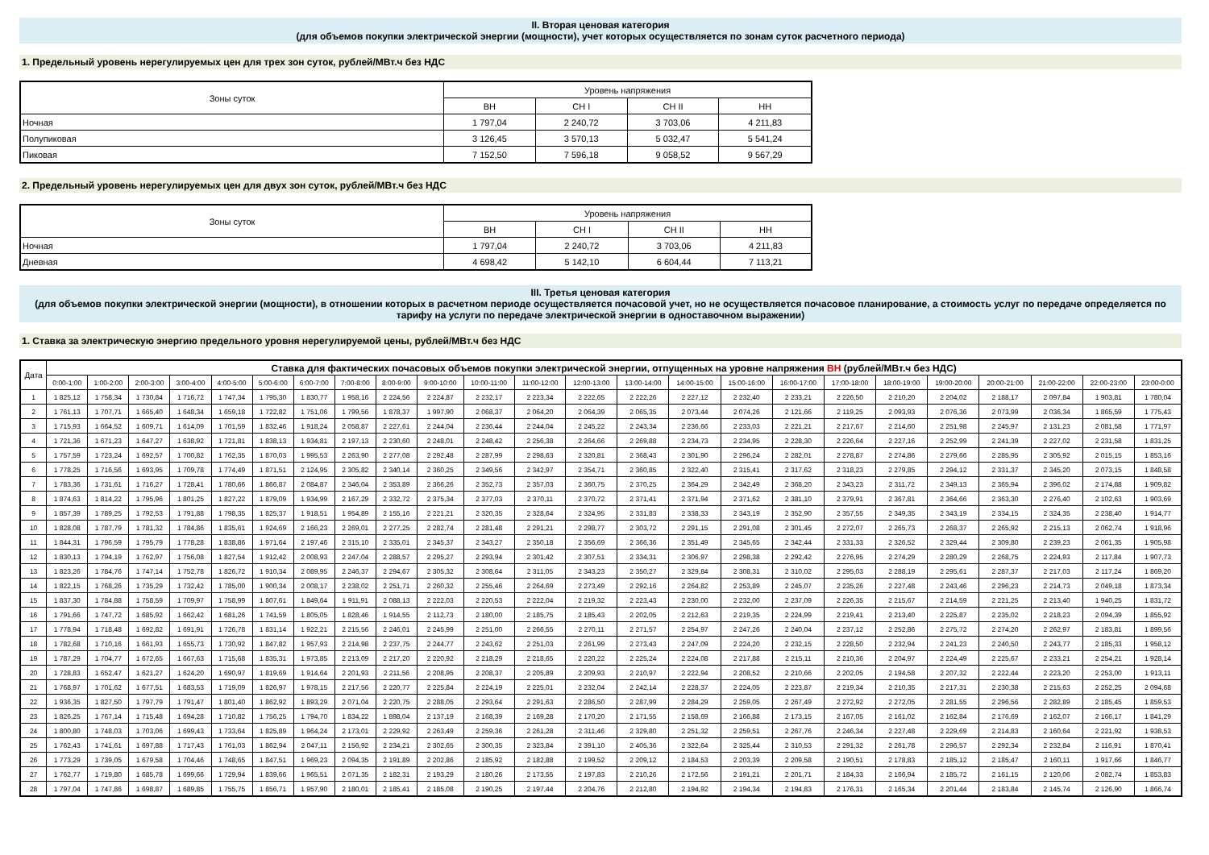II. Вторая ценовая категория
(для объемов покупки электрической энергии (мощности), учет которых осуществляется по зонам суток расчетного периода)
1. Предельный уровень нерегулируемых цен для трех зон суток, рублей/МВт.ч без НДС
| Зоны суток | Уровень напряжения | | | |
| --- | --- | --- | --- | --- |
| | ВН | СН I | СН II | НН |
| Ночная | 1 797,04 | 2 240,72 | 3 703,06 | 4 211,83 |
| Полупиковая | 3 126,45 | 3 570,13 | 5 032,47 | 5 541,24 |
| Пиковая | 7 152,50 | 7 596,18 | 9 058,52 | 9 567,29 |
2. Предельный уровень нерегулируемых цен для двух зон суток, рублей/МВт.ч без НДС
| Зоны суток | Уровень напряжения | | | |
| --- | --- | --- | --- | --- |
| | ВН | СН I | СН II | НН |
| Ночная | 1 797,04 | 2 240,72 | 3 703,06 | 4 211,83 |
| Дневная | 4 698,42 | 5 142,10 | 6 604,44 | 7 113,21 |
III. Третья ценовая категория
(для объемов покупки электрической энергии (мощности), в отношении которых в расчетном периоде осуществляется почасовой учет, но не осуществляется почасовое планирование, а стоимость услуг по передаче определяется по тарифу на услуги по передаче электрической энергии в одноставочном выражении)
1. Ставка за электрическую энергию предельного уровня нерегулируемой цены, рублей/МВт.ч без НДС
| Дата | Ставка для фактических почасовых объемов покупки электрической энергии, отпущенных на уровне напряжения ВН (рублей/МВт.ч без НДС) | | | | | | | | | | | | | | | | | | | | | | | |
| --- | --- | --- | --- | --- | --- | --- | --- | --- | --- | --- | --- | --- | --- | --- | --- | --- | --- | --- | --- | --- | --- | --- | --- | --- |
| | 0:00-1:00 | 1:00-2:00 | 2:00-3:00 | 3:00-4:00 | 4:00-5:00 | 5:00-6:00 | 6:00-7:00 | 7:00-8:00 | 8:00-9:00 | 9:00-10:00 | 10:00-11:00 | 11:00-12:00 | 12:00-13:00 | 13:00-14:00 | 14:00-15:00 | 15:00-16:00 | 16:00-17:00 | 17:00-18:00 | 18:00-19:00 | 19:00-20:00 | 20:00-21:00 | 21:00-22:00 | 22:00-23:00 | 23:00-0:00 |
| 1 | 1 825,12 | 1 758,34 | 1 730,84 | 1 716,72 | 1 747,34 | 1 795,30 | 1 830,77 | 1 958,16 | 2 224,56 | 2 224,87 | 2 232,17 | 2 223,34 | 2 222,65 | 2 222,26 | 2 227,12 | 2 232,40 | 2 233,21 | 2 226,50 | 2 210,20 | 2 204,02 | 2 188,17 | 2 097,84 | 1 903,81 | 1 780,04 |
| 2 | 1 761,13 | 1 707,71 | 1 665,40 | 1 648,34 | 1 659,18 | 1 722,82 | 1 751,06 | 1 799,56 | 1 878,37 | 1 997,90 | 2 068,37 | 2 064,20 | 2 064,39 | 2 065,35 | 2 073,44 | 2 074,26 | 2 121,66 | 2 119,25 | 2 093,93 | 2 076,36 | 2 073,99 | 2 036,34 | 1 865,59 | 1 775,43 |
| 3 | 1 715,93 | 1 664,52 | 1 609,71 | 1 614,09 | 1 701,59 | 1 832,46 | 1 918,24 | 2 058,87 | 2 227,61 | 2 244,04 | 2 236,44 | 2 244,04 | 2 245,22 | 2 243,34 | 2 236,66 | 2 233,03 | 2 221,21 | 2 217,67 | 2 214,60 | 2 251,98 | 2 245,97 | 2 131,23 | 2 081,58 | 1 771,97 |
| 4 | 1 721,36 | 1 671,23 | 1 647,27 | 1 638,92 | 1 721,81 | 1 838,13 | 1 934,81 | 2 197,13 | 2 230,60 | 2 248,01 | 2 248,42 | 2 256,38 | 2 264,66 | 2 269,88 | 2 234,73 | 2 234,95 | 2 228,30 | 2 226,64 | 2 227,16 | 2 252,99 | 2 241,39 | 2 227,02 | 2 231,58 | 1 831,25 |
| 5 | 1 757,59 | 1 723,24 | 1 692,57 | 1 700,82 | 1 762,35 | 1 870,03 | 1 995,53 | 2 263,90 | 2 277,08 | 2 292,48 | 2 287,99 | 2 298,63 | 2 320,81 | 2 368,43 | 2 301,90 | 2 296,24 | 2 282,01 | 2 278,87 | 2 274,86 | 2 279,66 | 2 285,95 | 2 305,92 | 2 015,15 | 1 853,16 |
| 6 | 1 778,25 | 1 716,56 | 1 693,95 | 1 709,78 | 1 774,49 | 1 871,51 | 2 124,95 | 2 305,82 | 2 340,14 | 2 360,25 | 2 349,56 | 2 342,97 | 2 354,71 | 2 360,85 | 2 322,40 | 2 315,41 | 2 317,62 | 2 318,23 | 2 279,85 | 2 294,12 | 2 331,37 | 2 345,20 | 2 073,15 | 1 848,58 |
| 7 | 1 783,36 | 1 731,61 | 1 716,27 | 1 728,41 | 1 780,66 | 1 866,87 | 2 084,87 | 2 346,04 | 2 353,89 | 2 366,26 | 2 352,73 | 2 357,03 | 2 360,75 | 2 370,25 | 2 364,29 | 2 342,49 | 2 368,20 | 2 343,23 | 2 311,72 | 2 349,13 | 2 365,94 | 2 396,02 | 2 174,88 | 1 909,82 |
| 8 | 1 874,63 | 1 814,22 | 1 795,96 | 1 801,25 | 1 827,22 | 1 879,09 | 1 934,99 | 2 167,29 | 2 332,72 | 2 375,34 | 2 377,03 | 2 370,11 | 2 370,72 | 2 371,41 | 2 371,94 | 2 371,62 | 2 381,10 | 2 379,91 | 2 367,81 | 2 364,66 | 2 363,30 | 2 276,40 | 2 102,63 | 1 903,69 |
| 9 | 1 857,39 | 1 789,25 | 1 792,53 | 1 791,88 | 1 798,35 | 1 825,37 | 1 918,51 | 1 954,89 | 2 155,16 | 2 221,21 | 2 320,35 | 2 328,64 | 2 324,95 | 2 331,83 | 2 338,33 | 2 343,19 | 2 352,90 | 2 357,55 | 2 349,35 | 2 343,19 | 2 334,15 | 2 324,35 | 2 238,40 | 1 914,77 |
| 10 | 1 828,08 | 1 787,79 | 1 781,32 | 1 784,86 | 1 835,61 | 1 924,69 | 2 166,23 | 2 269,01 | 2 277,25 | 2 282,74 | 2 281,48 | 2 291,21 | 2 298,77 | 2 303,72 | 2 291,15 | 2 291,08 | 2 301,45 | 2 272,07 | 2 265,73 | 2 268,37 | 2 265,92 | 2 215,13 | 2 062,74 | 1 918,96 |
| 11 | 1 844,31 | 1 796,59 | 1 795,79 | 1 778,28 | 1 838,86 | 1 971,64 | 2 197,46 | 2 315,10 | 2 335,01 | 2 345,37 | 2 343,27 | 2 350,18 | 2 356,69 | 2 366,36 | 2 351,49 | 2 345,65 | 2 342,44 | 2 331,33 | 2 326,52 | 2 329,44 | 2 309,80 | 2 239,23 | 2 061,35 | 1 905,98 |
| 12 | 1 830,13 | 1 794,19 | 1 762,97 | 1 756,08 | 1 827,54 | 1 912,42 | 2 008,93 | 2 247,04 | 2 288,57 | 2 295,27 | 2 293,94 | 2 301,42 | 2 307,51 | 2 334,31 | 2 306,97 | 2 298,38 | 2 292,42 | 2 276,95 | 2 274,29 | 2 280,29 | 2 268,75 | 2 224,93 | 2 117,84 | 1 907,73 |
| 13 | 1 823,26 | 1 784,76 | 1 747,14 | 1 752,78 | 1 826,72 | 1 910,34 | 2 089,95 | 2 246,37 | 2 294,67 | 2 305,32 | 2 308,64 | 2 311,05 | 2 343,23 | 2 350,27 | 2 329,84 | 2 308,31 | 2 310,02 | 2 295,03 | 2 288,19 | 2 295,61 | 2 287,37 | 2 217,03 | 2 117,24 | 1 869,20 |
| 14 | 1 822,15 | 1 768,26 | 1 735,29 | 1 732,42 | 1 785,00 | 1 900,34 | 2 008,17 | 2 238,02 | 2 251,71 | 2 260,32 | 2 255,46 | 2 264,69 | 2 273,49 | 2 292,16 | 2 264,82 | 2 253,89 | 2 245,07 | 2 235,26 | 2 227,48 | 2 243,46 | 2 296,23 | 2 214,73 | 2 049,18 | 1 873,34 |
| 15 | 1 837,30 | 1 784,88 | 1 758,59 | 1 709,97 | 1 758,99 | 1 807,61 | 1 849,64 | 1 911,91 | 2 088,13 | 2 222,03 | 2 220,53 | 2 222,04 | 2 219,32 | 2 223,43 | 2 230,00 | 2 232,00 | 2 237,09 | 2 226,35 | 2 215,67 | 2 214,59 | 2 221,25 | 2 213,40 | 1 940,25 | 1 831,72 |
| 16 | 1 791,66 | 1 747,72 | 1 685,92 | 1 662,42 | 1 681,26 | 1 741,59 | 1 805,05 | 1 828,46 | 1 914,55 | 2 112,73 | 2 180,00 | 2 185,75 | 2 185,43 | 2 202,05 | 2 212,63 | 2 219,35 | 2 224,99 | 2 219,41 | 2 213,40 | 2 225,87 | 2 235,02 | 2 218,23 | 2 094,39 | 1 855,92 |
| 17 | 1 778,94 | 1 718,48 | 1 692,82 | 1 691,91 | 1 726,78 | 1 831,14 | 1 922,21 | 2 215,56 | 2 246,01 | 2 245,99 | 2 251,00 | 2 266,55 | 2 270,11 | 2 271,57 | 2 254,97 | 2 247,26 | 2 240,04 | 2 237,12 | 2 252,86 | 2 275,72 | 2 274,20 | 2 262,97 | 2 183,81 | 1 899,56 |
| 18 | 1 782,68 | 1 710,16 | 1 661,93 | 1 655,73 | 1 730,92 | 1 847,82 | 1 957,93 | 2 214,98 | 2 237,75 | 2 244,77 | 2 243,62 | 2 251,03 | 2 261,99 | 2 273,43 | 2 247,09 | 2 224,20 | 2 232,15 | 2 228,50 | 2 232,94 | 2 241,23 | 2 240,50 | 2 243,77 | 2 185,33 | 1 958,12 |
| 19 | 1 787,29 | 1 704,77 | 1 672,65 | 1 667,63 | 1 715,68 | 1 835,31 | 1 973,85 | 2 213,09 | 2 217,20 | 2 220,92 | 2 218,29 | 2 218,65 | 2 220,22 | 2 225,24 | 2 224,08 | 2 217,88 | 2 215,11 | 2 210,36 | 2 204,97 | 2 224,49 | 2 225,67 | 2 233,21 | 2 254,21 | 1 928,14 |
| 20 | 1 728,83 | 1 652,47 | 1 621,27 | 1 624,20 | 1 690,97 | 1 819,69 | 1 914,64 | 2 201,93 | 2 211,56 | 2 208,95 | 2 208,37 | 2 205,89 | 2 209,93 | 2 210,97 | 2 222,94 | 2 208,52 | 2 210,66 | 2 202,05 | 2 194,58 | 2 207,32 | 2 222,44 | 2 223,20 | 2 253,00 | 1 913,11 |
| 21 | 1 768,97 | 1 701,62 | 1 677,51 | 1 683,53 | 1 719,09 | 1 826,97 | 1 978,15 | 2 217,56 | 2 220,77 | 2 225,84 | 2 224,19 | 2 225,01 | 2 232,04 | 2 242,14 | 2 228,37 | 2 224,05 | 2 223,87 | 2 219,34 | 2 210,35 | 2 217,31 | 2 230,38 | 2 215,63 | 2 252,25 | 2 094,68 |
| 22 | 1 936,35 | 1 827,50 | 1 797,79 | 1 791,47 | 1 801,40 | 1 862,92 | 1 893,29 | 2 071,04 | 2 220,75 | 2 288,05 | 2 293,64 | 2 291,63 | 2 286,50 | 2 287,99 | 2 284,29 | 2 259,05 | 2 267,49 | 2 272,92 | 2 272,05 | 2 281,55 | 2 296,56 | 2 282,89 | 2 185,45 | 1 859,53 |
| 23 | 1 826,25 | 1 767,14 | 1 715,48 | 1 694,28 | 1 710,82 | 1 756,25 | 1 794,70 | 1 834,22 | 1 898,04 | 2 137,19 | 2 168,39 | 2 169,28 | 2 170,20 | 2 171,55 | 2 158,69 | 2 166,88 | 2 173,15 | 2 167,05 | 2 161,02 | 2 162,84 | 2 176,69 | 2 162,07 | 2 166,17 | 1 841,29 |
| 24 | 1 800,80 | 1 748,03 | 1 703,06 | 1 699,43 | 1 733,64 | 1 825,89 | 1 964,24 | 2 173,01 | 2 229,92 | 2 263,49 | 2 259,36 | 2 261,28 | 2 311,46 | 2 329,80 | 2 251,32 | 2 259,51 | 2 267,76 | 2 246,34 | 2 227,48 | 2 229,69 | 2 214,83 | 2 160,64 | 2 221,92 | 1 938,53 |
| 25 | 1 762,43 | 1 741,61 | 1 697,88 | 1 717,43 | 1 761,03 | 1 862,94 | 2 047,11 | 2 156,92 | 2 234,21 | 2 302,65 | 2 300,35 | 2 323,84 | 2 391,10 | 2 405,36 | 2 322,64 | 2 325,44 | 2 310,53 | 2 291,32 | 2 261,78 | 2 296,57 | 2 292,34 | 2 232,84 | 2 116,91 | 1 870,41 |
| 26 | 1 773,29 | 1 739,05 | 1 679,58 | 1 704,46 | 1 748,65 | 1 847,51 | 1 969,23 | 2 094,35 | 2 191,89 | 2 202,86 | 2 185,92 | 2 182,88 | 2 199,52 | 2 209,12 | 2 184,53 | 2 203,39 | 2 209,58 | 2 190,51 | 2 178,83 | 2 185,12 | 2 185,47 | 2 160,11 | 1 917,66 | 1 846,77 |
| 27 | 1 762,77 | 1 719,80 | 1 685,78 | 1 699,66 | 1 729,94 | 1 839,66 | 1 965,51 | 2 071,35 | 2 182,31 | 2 193,29 | 2 180,26 | 2 173,55 | 2 197,83 | 2 210,26 | 2 172,56 | 2 191,21 | 2 201,71 | 2 184,33 | 2 166,94 | 2 185,72 | 2 161,15 | 2 120,06 | 2 082,74 | 1 853,83 |
| 28 | 1 797,04 | 1 747,86 | 1 698,87 | 1 689,85 | 1 755,75 | 1 856,71 | 1 957,90 | 2 180,01 | 2 185,41 | 2 185,08 | 2 190,25 | 2 197,44 | 2 204,76 | 2 212,80 | 2 194,92 | 2 194,34 | 2 194,83 | 2 176,31 | 2 165,34 | 2 201,44 | 2 183,84 | 2 145,74 | 2 126,90 | 1 866,74 |